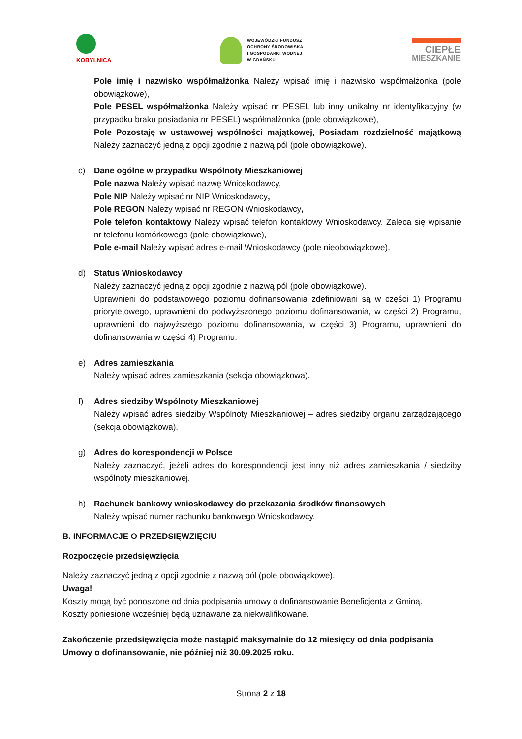KOBYLNICA
WOJEWÓDZKI FUNDUSZ
OCHRONY ŚRODOWISKA
I GOSPODARKI WODNEJ
W GDAŃSKU
CIEPŁE
MIESZKANIE
Pole imię i nazwisko współmałżonka Należy wpisać imię i nazwisko współmałżonka (pole obowiązkowe),
Pole PESEL współmałżonka Należy wpisać nr PESEL lub inny unikalny nr identyfikacyjny (w przypadku braku posiadania nr PESEL) współmałżonka (pole obowiązkowe),
Pole Pozostaję w ustawowej wspólności majątkowej, Posiadam rozdzielność majątkową Należy zaznaczyć jedną z opcji zgodnie z nazwą pól (pole obowiązkowe).
c) Dane ogólne w przypadku Wspólnoty Mieszkaniowej
Pole nazwa Należy wpisać nazwę Wnioskodawcy,
Pole NIP Należy wpisać nr NIP Wnioskodawcy,
Pole REGON Należy wpisać nr REGON Wnioskodawcy,
Pole telefon kontaktowy Należy wpisać telefon kontaktowy Wnioskodawcy. Zaleca się wpisanie nr telefonu komórkowego (pole obowiązkowe),
Pole e-mail Należy wpisać adres e-mail Wnioskodawcy (pole nieobowiązkowe).
d) Status Wnioskodawcy
Należy zaznaczyć jedną z opcji zgodnie z nazwą pól (pole obowiązkowe).
Uprawnieni do podstawowego poziomu dofinansowania zdefiniowani są w części 1) Programu priorytetowego, uprawnieni do podwyższonego poziomu dofinansowania, w części 2) Programu, uprawnieni do najwyższego poziomu dofinansowania, w części 3) Programu, uprawnieni do dofinansowania w części 4) Programu.
e) Adres zamieszkania
Należy wpisać adres zamieszkania (sekcja obowiązkowa).
f) Adres siedziby Wspólnoty Mieszkaniowej
Należy wpisać adres siedziby Wspólnoty Mieszkaniowej – adres siedziby organu zarządzającego (sekcja obowiązkowa).
g) Adres do korespondencji w Polsce
Należy zaznaczyć, jeżeli adres do korespondencji jest inny niż adres zamieszkania / siedziby wspólnoty mieszkaniowej.
h) Rachunek bankowy wnioskodawcy do przekazania środków finansowych
Należy wpisać numer rachunku bankowego Wnioskodawcy.
B. INFORMACJE O PRZEDSIĘWZIĘCIU
Rozpoczęcie przedsięwzięcia
Należy zaznaczyć jedną z opcji zgodnie z nazwą pól (pole obowiązkowe).
Uwaga!
Koszty mogą być ponoszone od dnia podpisania umowy o dofinansowanie Beneficjenta z Gminą.
Koszty poniesione wcześniej będą uznawane za niekwalifikowane.
Zakończenie przedsięwzięcia może nastąpić maksymalnie do 12 miesięcy od dnia podpisania Umowy o dofinansowanie, nie później niż 30.09.2025 roku.
Strona 2 z 18